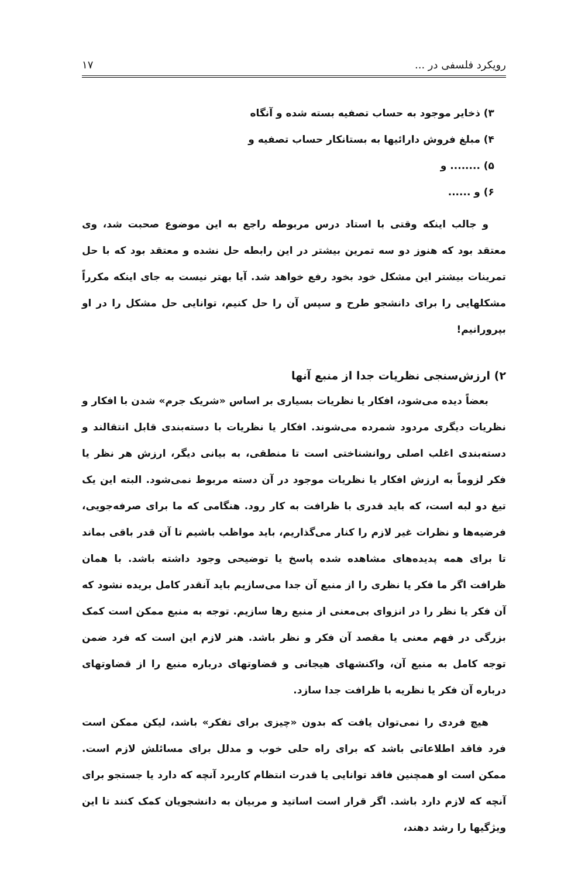رویکرد فلسفی در ... ۱۷
۳) ذخایر موجود به حساب تصفیه بسته شده و آنگاه
۴) مبلغ فروش دارائیها به بستانکار حساب تصفیه و
۵) ........ و
۶) و ......
و جالب اینکه وقتی با استاد درس مربوطه راجع به این موضوع صحبت شد، وی معتقد بود که هنوز دو سه تمرین بیشتر در این رابطه حل نشده و معتقد بود که با حل تمرینات بیشتر این مشکل خود بخود رفع خواهد شد. آیا بهتر نیست به جای اینکه مکرراً مشکلهایی را برای دانشجو طرح و سپس آن را حل کنیم، توانایی حل مشکل را در او بپرورانیم!
۲) ارزش‌سنجی نظریات جدا از منبع آنها
بعضاً دیده می‌شود، افکار یا نظریات بسیاری بر اساس «شریک جرم» شدن با افکار و نظریات دیگری مردود شمرده می‌شوند. افکار یا نظریات با دسته‌بندی قابل انتقالند و دسته‌بندی اغلب اصلی روانشناختی است تا منطقی، به بیانی دیگر، ارزش هر نظر یا فکر لزوماً به ارزش افکار یا نظریات موجود در آن دسته مربوط نمی‌شود. البته این یک تیغ دو لبه است، که باید قدری با ظرافت به کار رود. هنگامی که ما برای صرفه‌جویی، فرضیه‌ها و نظرات غیر لازم را کنار می‌گذاریم، باید مواظب باشیم تا آن قدر باقی بماند تا برای همه پدیده‌های مشاهده شده پاسخ یا توضیحی وجود داشته باشد. با همان ظرافت اگر ما فکر یا نظری را از منبع آن جدا می‌سازیم باید آنقدر کامل بریده نشود که آن فکر یا نظر را در انزوای بی‌معنی از منبع رها سازیم. توجه به منبع ممکن است کمک بزرگی در فهم معنی یا مقصد آن فکر و نظر باشد. هنر لازم این است که فرد ضمن توجه کامل به منبع آن، واکنشهای هیجانی و قضاوتهای درباره منبع را از قضاوتهای درباره آن فکر یا نظریه با ظرافت جدا سازد.
هیچ فردی را نمی‌توان یافت که بدون «چیزی برای تفکر» باشد، لیکن ممکن است فرد فاقد اطلاعاتی باشد که برای راه حلی خوب و مدلل برای مسائلش لازم است. ممکن است او همچنین فاقد توانایی یا قدرت انتظام کاربرد آنچه که دارد یا جستجو برای آنچه که لازم دارد باشد. اگر قرار است اساتید و مربیان به دانشجویان کمک کنند تا این ویژگیها را رشد دهند،